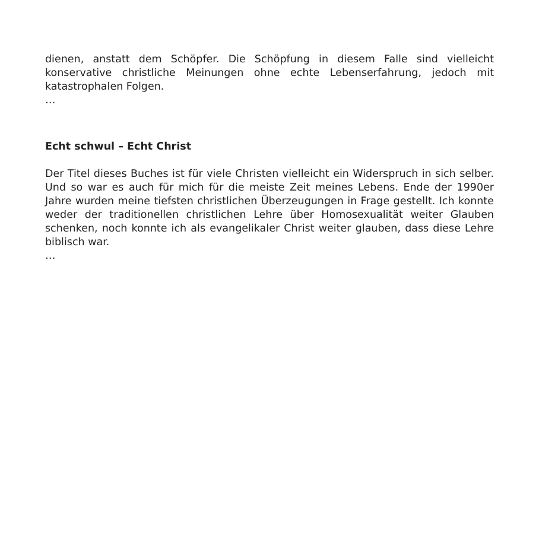dienen, anstatt dem Schöpfer. Die Schöpfung in diesem Falle sind vielleicht konservative christliche Meinungen ohne echte Lebenserfahrung, jedoch mit katastrophalen Folgen.
…
Echt schwul – Echt Christ
Der Titel dieses Buches ist für viele Christen vielleicht ein Widerspruch in sich selber. Und so war es auch für mich für die meiste Zeit meines Lebens. Ende der 1990er Jahre wurden meine tiefsten christlichen Überzeugungen in Frage gestellt. Ich konnte weder der traditionellen christlichen Lehre über Homosexualität weiter Glauben schenken, noch konnte ich als evangelikaler Christ weiter glauben, dass diese Lehre biblisch war.
…